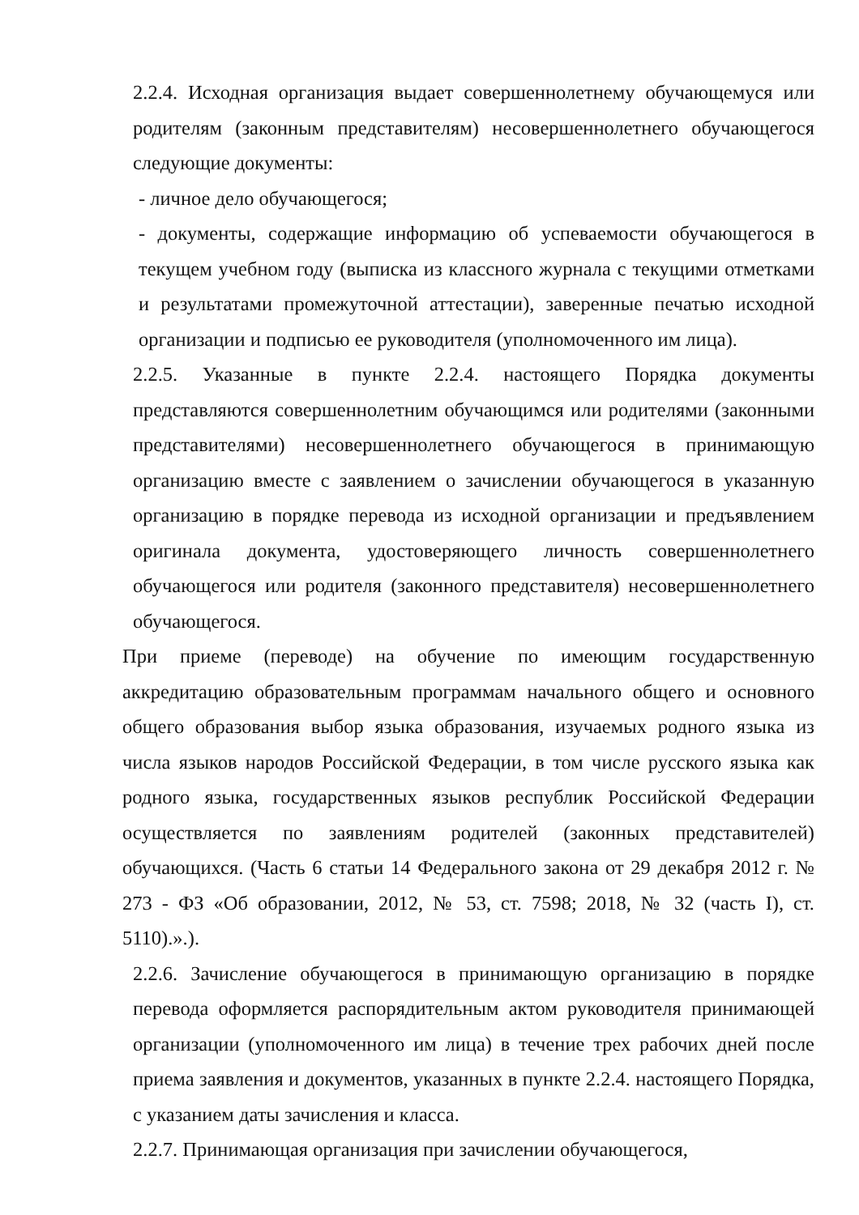2.2.4. Исходная организация выдает совершеннолетнему обучающемуся или родителям (законным представителям) несовершеннолетнего обучающегося следующие документы:
- личное дело обучающегося;
- документы, содержащие информацию об успеваемости обучающегося в текущем учебном году (выписка из классного журнала с текущими отметками и результатами промежуточной аттестации), заверенные печатью исходной организации и подписью ее руководителя (уполномоченного им лица).
2.2.5. Указанные в пункте 2.2.4. настоящего Порядка документы представляются совершеннолетним обучающимся или родителями (законными представителями) несовершеннолетнего обучающегося в принимающую организацию вместе с заявлением о зачислении обучающегося в указанную организацию в порядке перевода из исходной организации и предъявлением оригинала документа, удостоверяющего личность совершеннолетнего обучающегося или родителя (законного представителя) несовершеннолетнего обучающегося.
При приеме (переводе) на обучение по имеющим государственную аккредитацию образовательным программам начального общего и основного общего образования выбор языка образования, изучаемых родного языка из числа языков народов Российской Федерации, в том числе русского языка как родного языка, государственных языков республик Российской Федерации осуществляется по заявлениям родителей (законных представителей) обучающихся. (Часть 6 статьи 14 Федерального закона от 29 декабря 2012 г. № 273 - ФЗ «Об образовании, 2012, № 53, ст. 7598; 2018, № 32 (часть I), ст. 5110).».).
2.2.6. Зачисление обучающегося в принимающую организацию в порядке перевода оформляется распорядительным актом руководителя принимающей организации (уполномоченного им лица) в течение трех рабочих дней после приема заявления и документов, указанных в пункте 2.2.4. настоящего Порядка, с указанием даты зачисления и класса.
2.2.7. Принимающая организация при зачислении обучающегося,